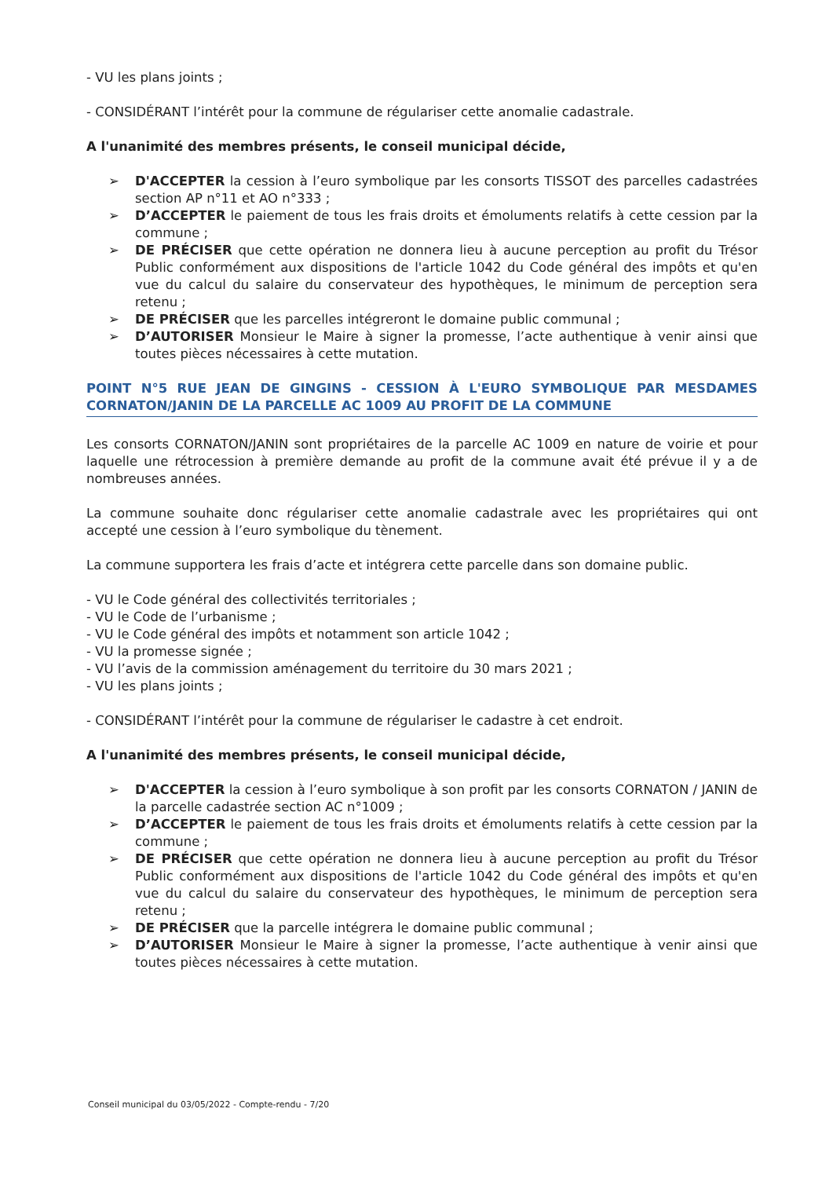- VU les plans joints ;
- CONSIDÉRANT l’intérêt pour la commune de régulariser cette anomalie cadastrale.
A l'unanimité des membres présents, le conseil municipal décide,
➢ D'ACCEPTER la cession à l’euro symbolique par les consorts TISSOT des parcelles cadastrées section AP n°11 et AO n°333 ;
➢ D’ACCEPTER le paiement de tous les frais droits et émoluments relatifs à cette cession par la commune ;
➢ DE PRÉCISER que cette opération ne donnera lieu à aucune perception au profit du Trésor Public conformément aux dispositions de l'article 1042 du Code général des impôts et qu'en vue du calcul du salaire du conservateur des hypothèques, le minimum de perception sera retenu ;
➢ DE PRÉCISER que les parcelles intégreront le domaine public communal ;
➢ D’AUTORISER Monsieur le Maire à signer la promesse, l’acte authentique à venir ainsi que toutes pièces nécessaires à cette mutation.
POINT N°5 RUE JEAN DE GINGINS - CESSION À L'EURO SYMBOLIQUE PAR MESDAMES CORNATON/JANIN DE LA PARCELLE AC 1009 AU PROFIT DE LA COMMUNE
Les consorts CORNATON/JANIN sont propriétaires de la parcelle AC 1009 en nature de voirie et pour laquelle une rétrocession à première demande au profit de la commune avait été prévue il y a de nombreuses années.
La commune souhaite donc régulariser cette anomalie cadastrale avec les propriétaires qui ont accepté une cession à l’euro symbolique du tènement.
La commune supportera les frais d’acte et intégrera cette parcelle dans son domaine public.
- VU le Code général des collectivités territoriales ;
- VU le Code de l’urbanisme ;
- VU le Code général des impôts et notamment son article 1042 ;
- VU la promesse signée ;
- VU l’avis de la commission aménagement du territoire du 30 mars 2021 ;
- VU les plans joints ;
- CONSIDÉRANT l’intérêt pour la commune de régulariser le cadastre à cet endroit.
A l'unanimité des membres présents, le conseil municipal décide,
➢ D'ACCEPTER la cession à l’euro symbolique à son profit par les consorts CORNATON / JANIN de la parcelle cadastrée section AC n°1009 ;
➢ D’ACCEPTER le paiement de tous les frais droits et émoluments relatifs à cette cession par la commune ;
➢ DE PRÉCISER que cette opération ne donnera lieu à aucune perception au profit du Trésor Public conformément aux dispositions de l'article 1042 du Code général des impôts et qu'en vue du calcul du salaire du conservateur des hypothèques, le minimum de perception sera retenu ;
➢ DE PRÉCISER que la parcelle intégrera le domaine public communal ;
➢ D’AUTORISER Monsieur le Maire à signer la promesse, l’acte authentique à venir ainsi que toutes pièces nécessaires à cette mutation.
Conseil municipal du 03/05/2022 - Compte-rendu - 7/20